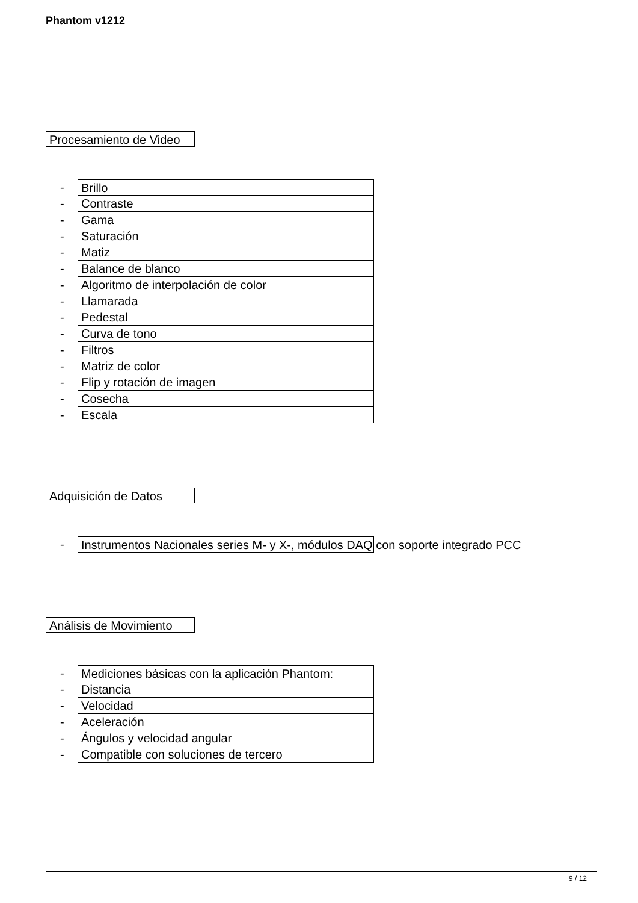Phantom v1212
Procesamiento de Video
- Brillo
- Contraste
- Gama
- Saturación
- Matiz
- Balance de blanco
- Algoritmo de interpolación de color
- Llamarada
- Pedestal
- Curva de tono
- Filtros
- Matriz de color
- Flip y rotación de imagen
- Cosecha
- Escala
Adquisición de Datos
- Instrumentos Nacionales series M- y X-, módulos DAQ con soporte integrado PCC
Análisis de Movimiento
- Mediciones básicas con la aplicación Phantom:
- Distancia
- Velocidad
- Aceleración
- Ángulos y velocidad angular
- Compatible con soluciones de tercero
9 / 12